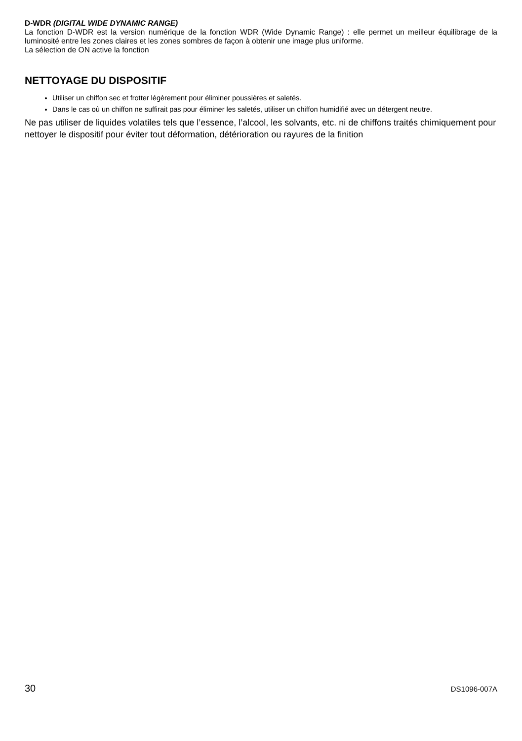D-WDR (DIGITAL WIDE DYNAMIC RANGE)
La fonction D-WDR est la version numérique de la fonction WDR (Wide Dynamic Range) : elle permet un meilleur équilibrage de la luminosité entre les zones claires et les zones sombres de façon à obtenir une image plus uniforme.
La sélection de ON active la fonction
NETTOYAGE DU DISPOSITIF
Utiliser un chiffon sec et frotter légèrement pour éliminer poussières et saletés.
Dans le cas où un chiffon ne suffirait pas pour éliminer les saletés, utiliser un chiffon humidifié avec un détergent neutre.
Ne pas utiliser de liquides volatiles tels que l’essence, l’alcool, les solvants, etc. ni de chiffons traités chimiquement pour nettoyer le dispositif pour éviter tout déformation, détérioration ou rayures de la finition
30 DS1096-007A